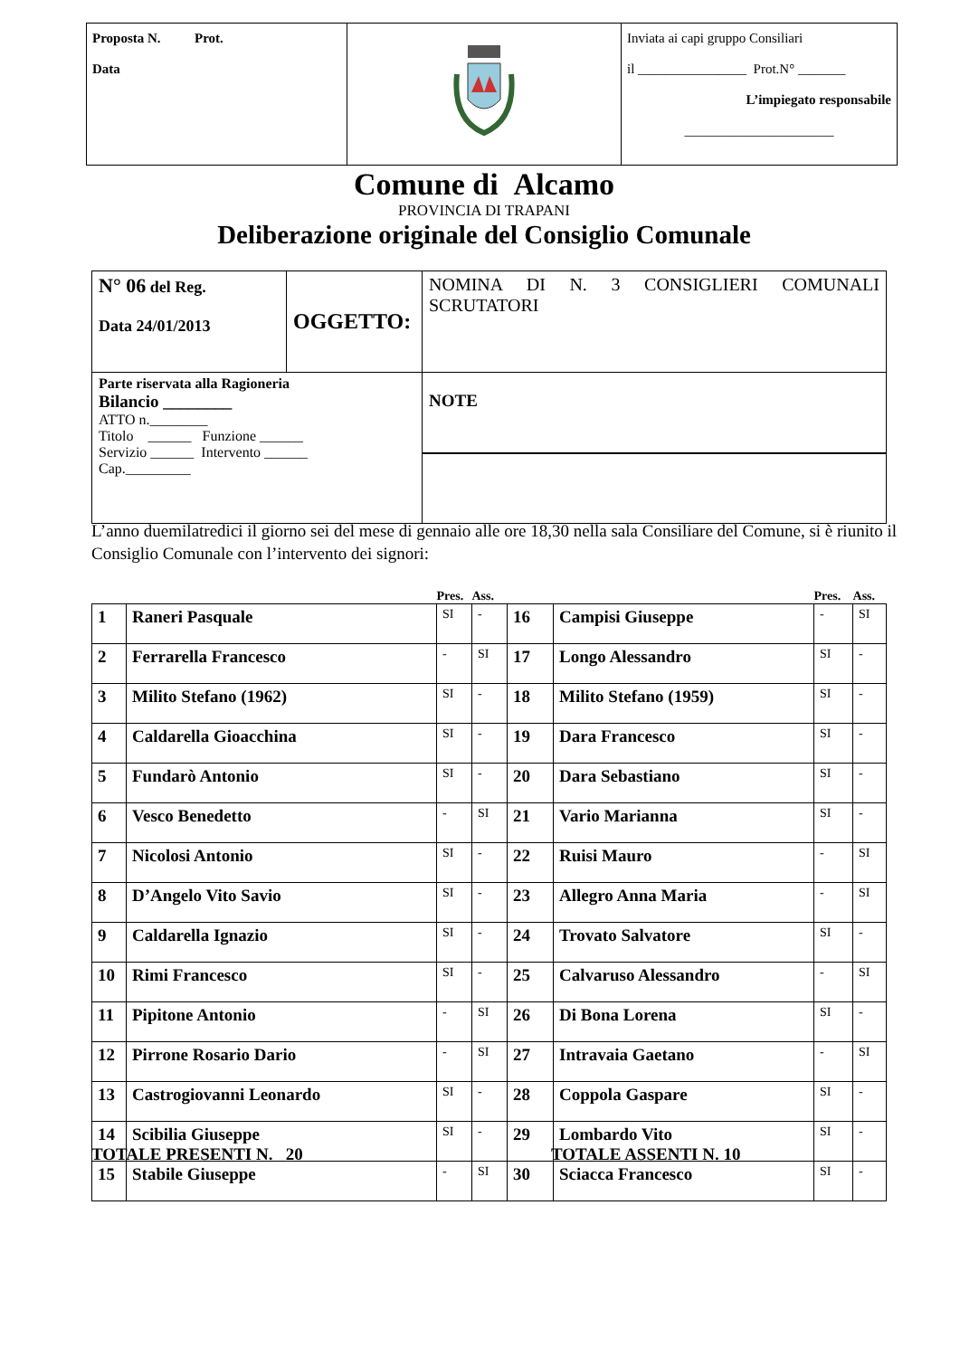| Proposta N. Prot. Data | | Inviata ai capi gruppo Consiliari il ________________ Prot.N° _______ L’impiegato responsabile ______________________ |
Comune di Alcamo
PROVINCIA DI TRAPANI
Deliberazione originale del Consiglio Comunale
| N° 06 del Reg. Data 24/01/2013 | OGGETTO: | NOMINA DI N. 3 CONSIGLIERI COMUNALI SCRUTATORI |
| Parte riservata alla Ragioneria Bilancio ________ ATTO n.________ Titolo ______ Funzione ______ Servizio ______ Intervento ______ Cap._________ | | NOTE |
L’anno duemilatredici il giorno sei del mese di gennaio alle ore 18,30 nella sala Consiliare del Comune, si è riunito il Consiglio Comunale con l’intervento dei signori:
| | | Pres. | Ass. | | | Pres. | Ass. |
| --- | --- | --- | --- | --- | --- | --- | --- |
| 1 | Raneri Pasquale | SI | - | 16 | Campisi Giuseppe | - | SI |
| 2 | Ferrarella Francesco | - | SI | 17 | Longo Alessandro | SI | - |
| 3 | Milito Stefano (1962) | SI | - | 18 | Milito Stefano (1959) | SI | - |
| 4 | Caldarella Gioacchina | SI | - | 19 | Dara Francesco | SI | - |
| 5 | Fundarò Antonio | SI | - | 20 | Dara Sebastiano | SI | - |
| 6 | Vesco Benedetto | - | SI | 21 | Vario Marianna | SI | - |
| 7 | Nicolosi Antonio | SI | - | 22 | Ruisi Mauro | - | SI |
| 8 | D’Angelo Vito Savio | SI | - | 23 | Allegro Anna Maria | - | SI |
| 9 | Caldarella Ignazio | SI | - | 24 | Trovato Salvatore | SI | - |
| 10 | Rimi Francesco | SI | - | 25 | Calvaruso Alessandro | - | SI |
| 11 | Pipitone Antonio | - | SI | 26 | Di Bona Lorena | SI | - |
| 12 | Pirrone Rosario Dario | - | SI | 27 | Intravaia Gaetano | - | SI |
| 13 | Castrogiovanni Leonardo | SI | - | 28 | Coppola Gaspare | SI | - |
| 14 | Scibilia Giuseppe | SI | - | 29 | Lombardo Vito | SI | - |
| 15 | Stabile Giuseppe | - | SI | 30 | Sciacca Francesco | SI | - |
TOTALE PRESENTI N. 20 TOTALE ASSENTI N. 10